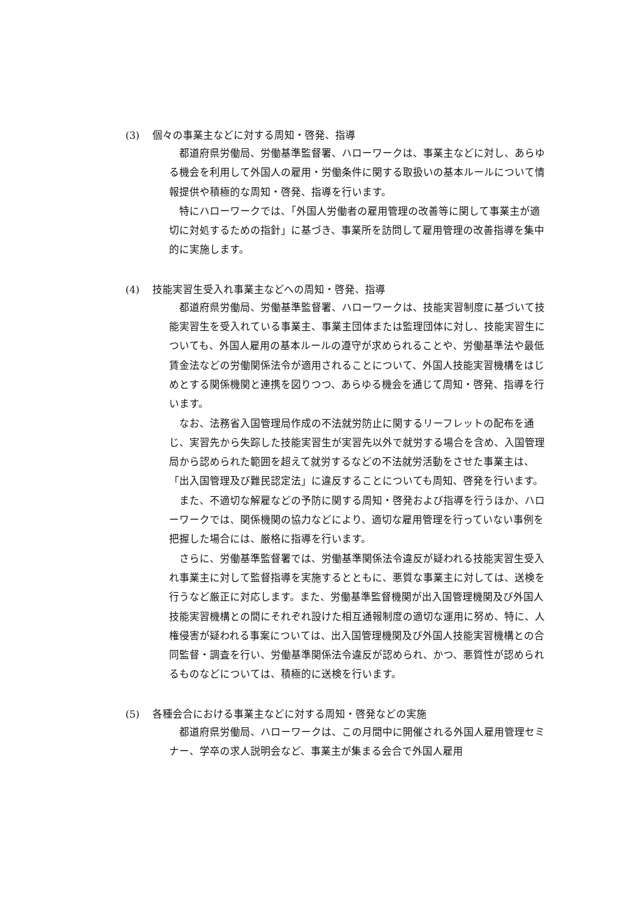(3) 個々の事業主などに対する周知・啓発、指導
都道府県労働局、労働基準監督署、ハローワークは、事業主などに対し、あらゆる機会を利用して外国人の雇用・労働条件に関する取扱いの基本ルールについて情報提供や積極的な周知・啓発、指導を行います。
特にハローワークでは、「外国人労働者の雇用管理の改善等に関して事業主が適切に対処するための指針」に基づき、事業所を訪問して雇用管理の改善指導を集中的に実施します。
(4) 技能実習生受入れ事業主などへの周知・啓発、指導
都道府県労働局、労働基準監督署、ハローワークは、技能実習制度に基づいて技能実習生を受入れている事業主、事業主団体または監理団体に対し、技能実習生についても、外国人雇用の基本ルールの遵守が求められることや、労働基準法や最低賃金法などの労働関係法令が適用されることについて、外国人技能実習機構をはじめとする関係機関と連携を図りつつ、あらゆる機会を通じて周知・啓発、指導を行います。
なお、法務省入国管理局作成の不法就労防止に関するリーフレットの配布を通じ、実習先から失踪した技能実習生が実習先以外で就労する場合を含め、入国管理局から認められた範囲を超えて就労するなどの不法就労活動をさせた事業主は、「出入国管理及び難民認定法」に違反することについても周知、啓発を行います。
また、不適切な解雇などの予防に関する周知・啓発および指導を行うほか、ハローワークでは、関係機関の協力などにより、適切な雇用管理を行っていない事例を把握した場合には、厳格に指導を行います。
さらに、労働基準監督署では、労働基準関係法令違反が疑われる技能実習生受入れ事業主に対して監督指導を実施するとともに、悪質な事業主に対しては、送検を行うなど厳正に対応します。また、労働基準監督機関が出入国管理機関及び外国人技能実習機構との間にそれぞれ設けた相互通報制度の適切な運用に努め、特に、人権侵害が疑われる事案については、出入国管理機関及び外国人技能実習機構との合同監督・調査を行い、労働基準関係法令違反が認められ、かつ、悪質性が認められるものなどについては、積極的に送検を行います。
(5) 各種会合における事業主などに対する周知・啓発などの実施
都道府県労働局、ハローワークは、この月間中に開催される外国人雇用管理セミナー、学卒の求人説明会など、事業主が集まる会合で外国人雇用